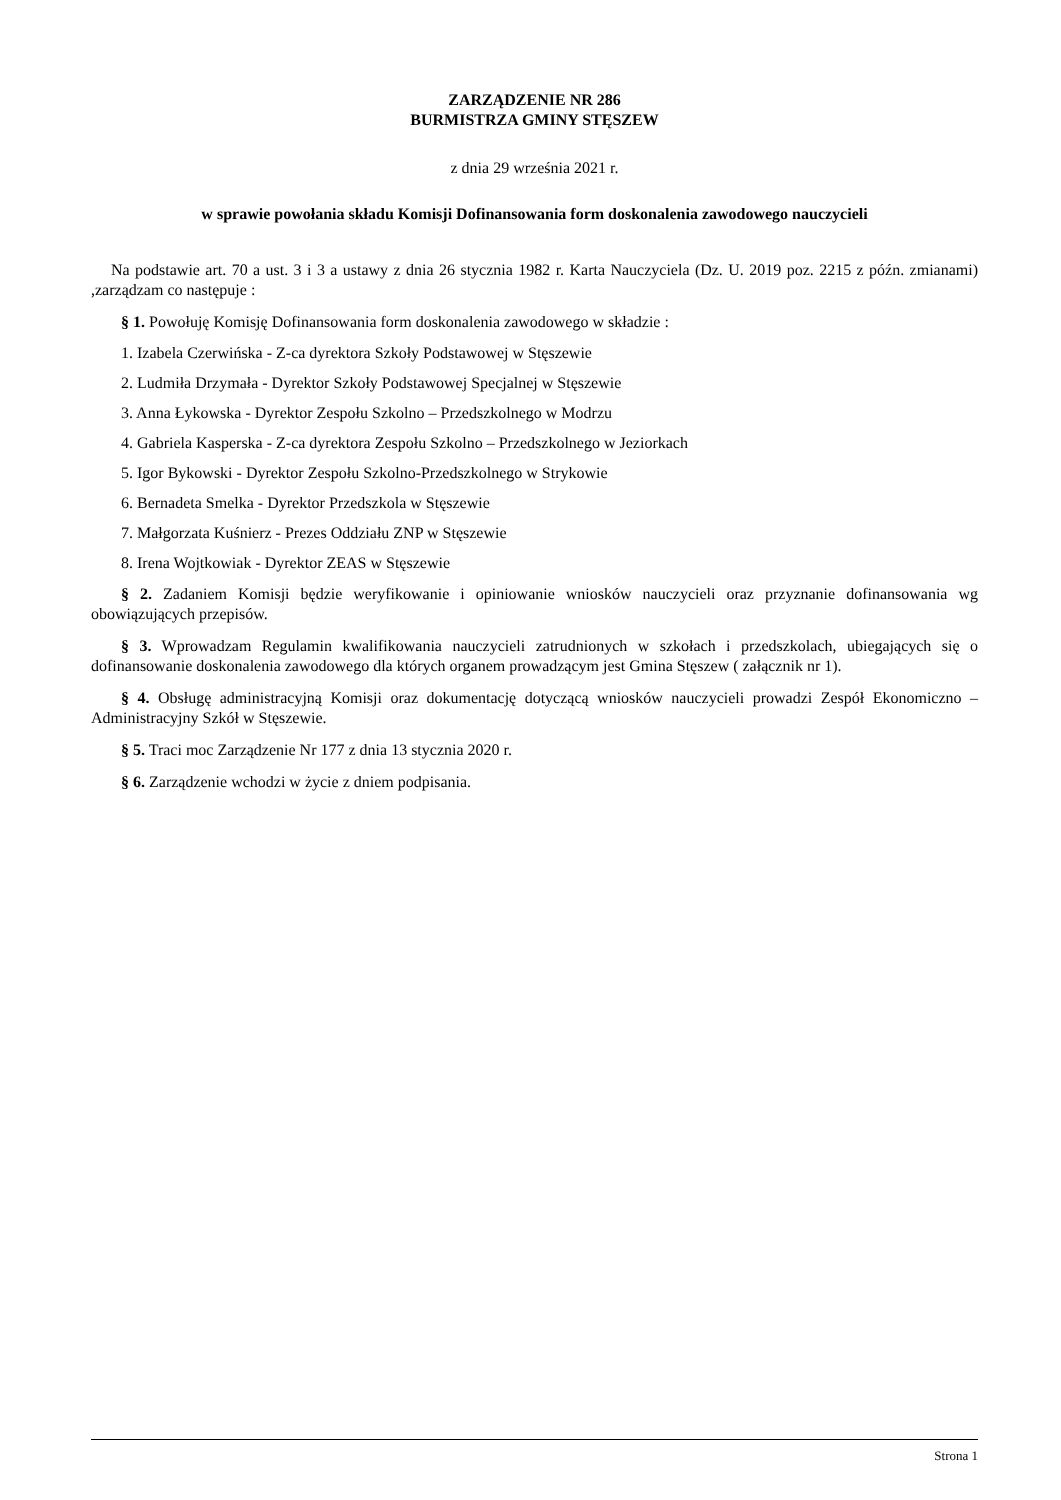ZARZĄDZENIE NR 286
BURMISTRZA GMINY STĘSZEW
z dnia 29 września 2021 r.
w sprawie powołania składu Komisji Dofinansowania form doskonalenia zawodowego nauczycieli
Na podstawie art. 70 a ust. 3 i 3 a ustawy z dnia 26 stycznia 1982 r. Karta Nauczyciela (Dz. U. 2019 poz. 2215 z późn. zmianami) ,zarządzam co następuje :
§ 1. Powołuję Komisję Dofinansowania form doskonalenia zawodowego w składzie :
1. Izabela Czerwińska - Z-ca dyrektora Szkoły Podstawowej w Stęszewie
2. Ludmiła Drzymała - Dyrektor Szkoły Podstawowej Specjalnej w Stęszewie
3. Anna Łykowska - Dyrektor Zespołu Szkolno – Przedszkolnego w Modrzu
4. Gabriela Kasperska - Z-ca dyrektora Zespołu Szkolno – Przedszkolnego w Jeziorkach
5. Igor Bykowski - Dyrektor Zespołu Szkolno-Przedszkolnego w Strykowie
6. Bernadeta Smelka - Dyrektor Przedszkola w Stęszewie
7. Małgorzata Kuśnierz - Prezes Oddziału ZNP w Stęszewie
8. Irena Wojtkowiak - Dyrektor ZEAS w Stęszewie
§ 2. Zadaniem Komisji będzie weryfikowanie i opiniowanie wniosków nauczycieli oraz przyznanie dofinansowania wg obowiązujących przepisów.
§ 3. Wprowadzam Regulamin kwalifikowania nauczycieli zatrudnionych w szkołach i przedszkolach, ubiegających się o dofinansowanie doskonalenia zawodowego dla których organem prowadzącym jest Gmina Stęszew ( załącznik nr 1).
§ 4. Obsługę administracyjną Komisji oraz dokumentację dotyczącą wniosków nauczycieli prowadzi Zespół Ekonomiczno – Administracyjny Szkół w Stęszewie.
§ 5. Traci moc Zarządzenie Nr 177 z dnia 13 stycznia 2020 r.
§ 6. Zarządzenie wchodzi w życie z dniem podpisania.
Strona 1